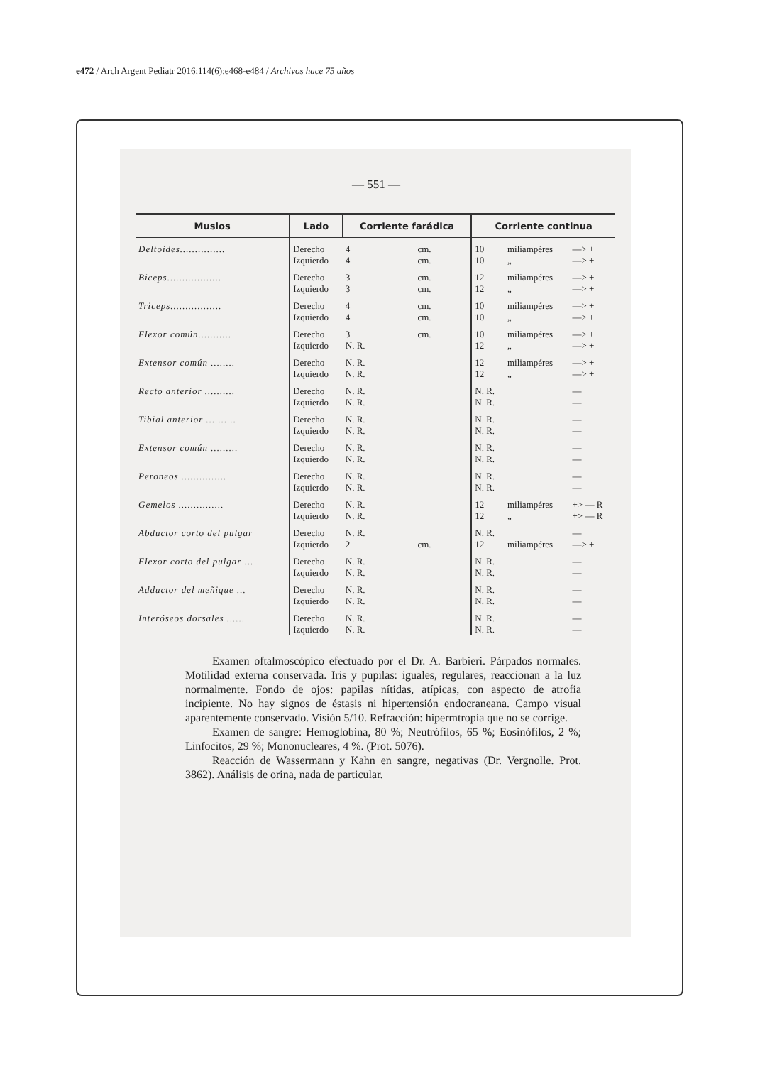e472 / Arch Argent Pediatr 2016;114(6):e468-e484 / Archivos hace 75 años
— 551 —
| Muslos | Lado | Corriente farádica | | Corriente continua | | |
| --- | --- | --- | --- | --- | --- | --- |
| Deltoides............... | Derecho Izquierdo | 4 4 | cm. cm. | 10 10 | miliampéres „ | —> + —> + |
| Biceps.................. | Derecho Izquierdo | 3 3 | cm. cm. | 12 12 | miliampéres „ | —> + —> + |
| Triceps................. | Derecho Izquierdo | 4 4 | cm. cm. | 10 10 | miliampéres „ | —> + —> + |
| Flexor común........... | Derecho Izquierdo | 3 N. R. | cm. | 10 12 | miliampéres „ | —> + —> + |
| Extensor común ........ | Derecho Izquierdo | N. R. N. R. | | 12 12 | miliampéres „ | —> + —> + |
| Recto anterior .......... | Derecho Izquierdo | N. R. N. R. | | N. R. N. R. | | — — |
| Tibial anterior .......... | Derecho Izquierdo | N. R. N. R. | | N. R. N. R. | | — — |
| Extensor común ......... | Derecho Izquierdo | N. R. N. R. | | N. R. N. R. | | — — |
| Peroneos ............... | Derecho Izquierdo | N. R. N. R. | | N. R. N. R. | | — — |
| Gemelos ............... | Derecho Izquierdo | N. R. N. R. | | 12 12 | miliampéres „ | +> — R +> — R |
| Abductor corto del pulgar | Derecho Izquierdo | N. R. 2 | cm. | N. R. 12 | miliampéres | — —> + |
| Flexor corto del pulgar ... | Derecho Izquierdo | N. R. N. R. | | N. R. N. R. | | — — |
| Adductor del meñique ... | Derecho Izquierdo | N. R. N. R. | | N. R. N. R. | | — — |
| Interóseos dorsales ...... | Derecho Izquierdo | N. R. N. R. | | N. R. N. R. | | — — |
Examen oftalmoscópico efectuado por el Dr. A. Barbieri. Párpados normales. Motilidad externa conservada. Iris y pupilas: iguales, regulares, reaccionan a la luz normalmente. Fondo de ojos: papilas nítidas, atípicas, con aspecto de atrofia incipiente. No hay signos de éstasis ni hipertensión endocraneana. Campo visual aparentemente conservado. Visión 5/10. Refracción: hipermtropía que no se corrige.
Examen de sangre: Hemoglobina, 80 %; Neutrófilos, 65 %; Eosinófilos, 2 %; Linfocitos, 29 %; Mononucleares, 4 %. (Prot. 5076).
Reacción de Wassermann y Kahn en sangre, negativas (Dr. Vergnolle. Prot. 3862). Análisis de orina, nada de particular.